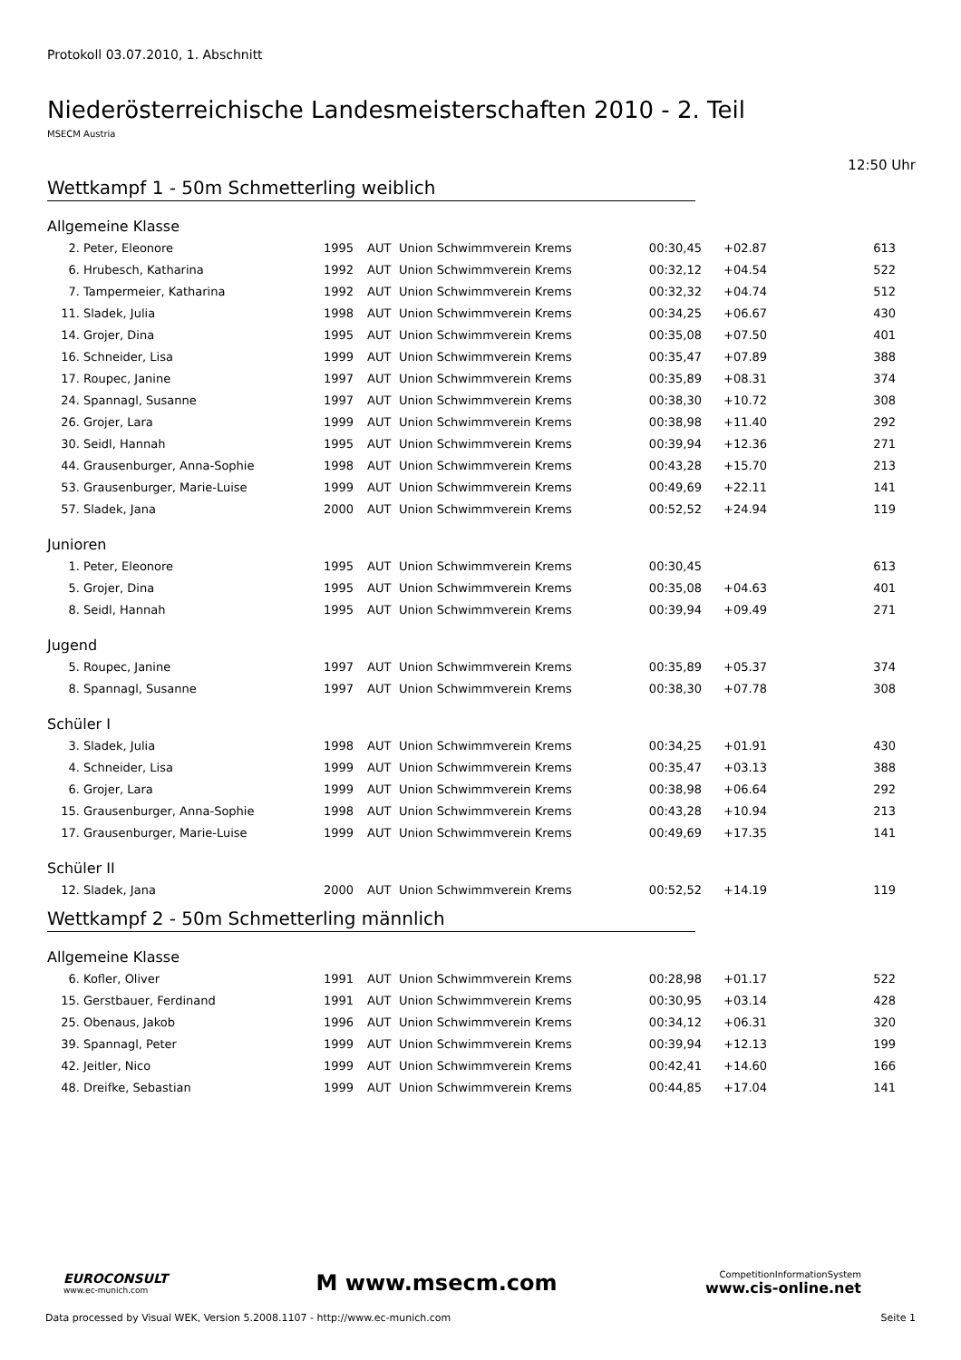Protokoll 03.07.2010, 1. Abschnitt
Niederösterreichische Landesmeisterschaften 2010 - 2. Teil
MSECM Austria
12:50 Uhr
Wettkampf 1 - 50m Schmetterling weiblich
Allgemeine Klasse
| 2. | Peter, Eleonore | 1995 | AUT | Union Schwimmverein Krems | 00:30,45 | +02.87 | 613 |
| 6. | Hrubesch, Katharina | 1992 | AUT | Union Schwimmverein Krems | 00:32,12 | +04.54 | 522 |
| 7. | Tampermeier, Katharina | 1992 | AUT | Union Schwimmverein Krems | 00:32,32 | +04.74 | 512 |
| 11. | Sladek, Julia | 1998 | AUT | Union Schwimmverein Krems | 00:34,25 | +06.67 | 430 |
| 14. | Grojer, Dina | 1995 | AUT | Union Schwimmverein Krems | 00:35,08 | +07.50 | 401 |
| 16. | Schneider, Lisa | 1999 | AUT | Union Schwimmverein Krems | 00:35,47 | +07.89 | 388 |
| 17. | Roupec, Janine | 1997 | AUT | Union Schwimmverein Krems | 00:35,89 | +08.31 | 374 |
| 24. | Spannagl, Susanne | 1997 | AUT | Union Schwimmverein Krems | 00:38,30 | +10.72 | 308 |
| 26. | Grojer, Lara | 1999 | AUT | Union Schwimmverein Krems | 00:38,98 | +11.40 | 292 |
| 30. | Seidl, Hannah | 1995 | AUT | Union Schwimmverein Krems | 00:39,94 | +12.36 | 271 |
| 44. | Grausenburger, Anna-Sophie | 1998 | AUT | Union Schwimmverein Krems | 00:43,28 | +15.70 | 213 |
| 53. | Grausenburger, Marie-Luise | 1999 | AUT | Union Schwimmverein Krems | 00:49,69 | +22.11 | 141 |
| 57. | Sladek, Jana | 2000 | AUT | Union Schwimmverein Krems | 00:52,52 | +24.94 | 119 |
Junioren
| 1. | Peter, Eleonore | 1995 | AUT | Union Schwimmverein Krems | 00:30,45 | | 613 |
| 5. | Grojer, Dina | 1995 | AUT | Union Schwimmverein Krems | 00:35,08 | +04.63 | 401 |
| 8. | Seidl, Hannah | 1995 | AUT | Union Schwimmverein Krems | 00:39,94 | +09.49 | 271 |
Jugend
| 5. | Roupec, Janine | 1997 | AUT | Union Schwimmverein Krems | 00:35,89 | +05.37 | 374 |
| 8. | Spannagl, Susanne | 1997 | AUT | Union Schwimmverein Krems | 00:38,30 | +07.78 | 308 |
Schüler I
| 3. | Sladek, Julia | 1998 | AUT | Union Schwimmverein Krems | 00:34,25 | +01.91 | 430 |
| 4. | Schneider, Lisa | 1999 | AUT | Union Schwimmverein Krems | 00:35,47 | +03.13 | 388 |
| 6. | Grojer, Lara | 1999 | AUT | Union Schwimmverein Krems | 00:38,98 | +06.64 | 292 |
| 15. | Grausenburger, Anna-Sophie | 1998 | AUT | Union Schwimmverein Krems | 00:43,28 | +10.94 | 213 |
| 17. | Grausenburger, Marie-Luise | 1999 | AUT | Union Schwimmverein Krems | 00:49,69 | +17.35 | 141 |
Schüler II
| 12. | Sladek, Jana | 2000 | AUT | Union Schwimmverein Krems | 00:52,52 | +14.19 | 119 |
Wettkampf 2 - 50m Schmetterling männlich
Allgemeine Klasse
| 6. | Kofler, Oliver | 1991 | AUT | Union Schwimmverein Krems | 00:28,98 | +01.17 | 522 |
| 15. | Gerstbauer, Ferdinand | 1991 | AUT | Union Schwimmverein Krems | 00:30,95 | +03.14 | 428 |
| 25. | Obenaus, Jakob | 1996 | AUT | Union Schwimmverein Krems | 00:34,12 | +06.31 | 320 |
| 39. | Spannagl, Peter | 1999 | AUT | Union Schwimmverein Krems | 00:39,94 | +12.13 | 199 |
| 42. | Jeitler, Nico | 1999 | AUT | Union Schwimmverein Krems | 00:42,41 | +14.60 | 166 |
| 48. | Dreifke, Sebastian | 1999 | AUT | Union Schwimmverein Krems | 00:44,85 | +17.04 | 141 |
EUROCONSULT
www.ec-munich.com
M www.msecm.com
CompetitionInformationSystem
www.cis-online.net
Data processed by Visual WEK, Version 5.2008.1107 - http://www.ec-munich.com Seite 1